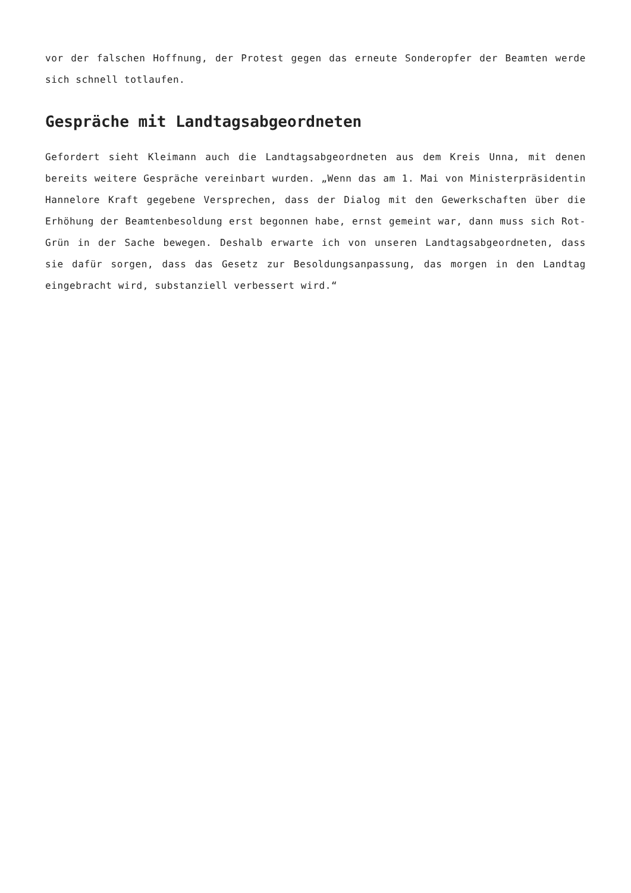vor der falschen Hoffnung, der Protest gegen das erneute Sonderopfer der Beamten werde sich schnell totlaufen.
Gespräche mit Landtagsabgeordneten
Gefordert sieht Kleimann auch die Landtagsabgeordneten aus dem Kreis Unna, mit denen bereits weitere Gespräche vereinbart wurden. „Wenn das am 1. Mai von Ministerpräsidentin Hannelore Kraft gegebene Versprechen, dass der Dialog mit den Gewerkschaften über die Erhöhung der Beamtenbesoldung erst begonnen habe, ernst gemeint war, dann muss sich Rot-Grün in der Sache bewegen. Deshalb erwarte ich von unseren Landtagsabgeordneten, dass sie dafür sorgen, dass das Gesetz zur Besoldungsanpassung, das morgen in den Landtag eingebracht wird, substanziell verbessert wird.“